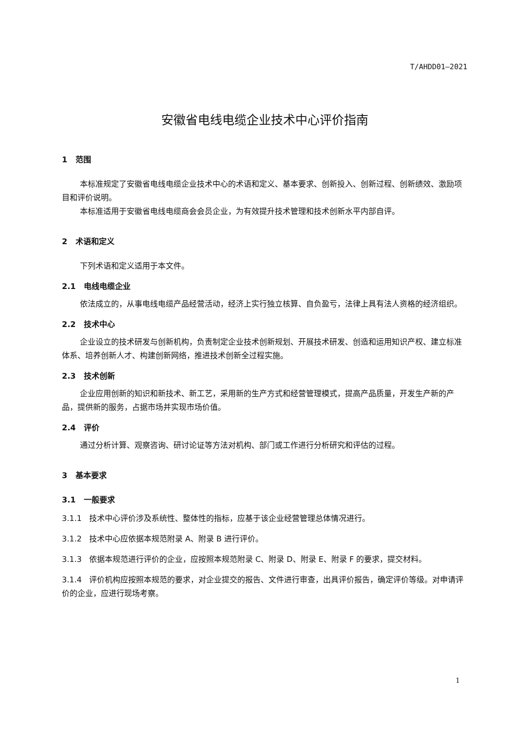T/AHDD01—2021
安徽省电线电缆企业技术中心评价指南
1 范围
本标准规定了安徽省电线电缆企业技术中心的术语和定义、基本要求、创新投入、创新过程、创新绩效、激励项目和评价说明。
本标准适用于安徽省电线电缆商会会员企业，为有效提升技术管理和技术创新水平内部自评。
2 术语和定义
下列术语和定义适用于本文件。
2.1 电线电缆企业
依法成立的，从事电线电缆产品经营活动，经济上实行独立核算、自负盈亏，法律上具有法人资格的经济组织。
2.2 技术中心
企业设立的技术研发与创新机构，负责制定企业技术创新规划、开展技术研发、创造和运用知识产权、建立标准体系、培养创新人才、构建创新网络，推进技术创新全过程实施。
2.3 技术创新
企业应用创新的知识和新技术、新工艺，采用新的生产方式和经营管理模式，提高产品质量，开发生产新的产品，提供新的服务，占据市场并实现市场价值。
2.4 评价
通过分析计算、观察咨询、研讨论证等方法对机构、部门或工作进行分析研究和评估的过程。
3 基本要求
3.1 一般要求
3.1.1 技术中心评价涉及系统性、整体性的指标，应基于该企业经营管理总体情况进行。
3.1.2 技术中心应依据本规范附录 A、附录 B 进行评价。
3.1.3 依据本规范进行评价的企业，应按照本规范附录 C、附录 D、附录 E、附录 F 的要求，提交材料。
3.1.4 评价机构应按照本规范的要求，对企业提交的报告、文件进行审查，出具评价报告，确定评价等级。对申请评价的企业，应进行现场考察。
1